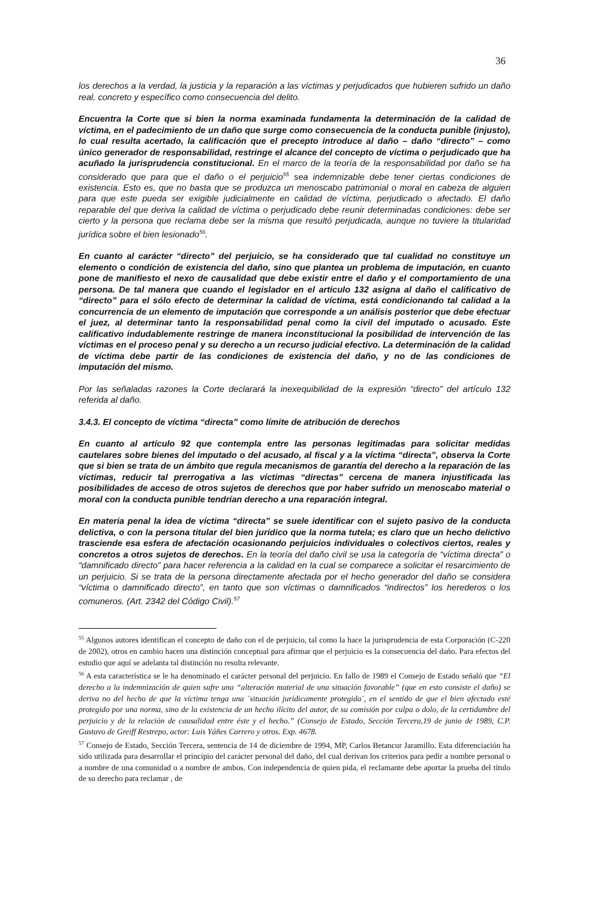36
los derechos a la verdad, la justicia y la reparación a las víctimas y perjudicados que hubieren sufrido un daño real, concreto y específico como consecuencia del delito.
Encuentra la Corte que si bien la norma examinada fundamenta la determinación de la calidad de víctima, en el padecimiento de un daño que surge como consecuencia de la conducta punible (injusto), lo cual resulta acertado, la calificación que el precepto introduce al daño – daño “directo” – como único generador de responsabilidad, restringe el alcance del concepto de víctima o perjudicado que ha acuñado la jurisprudencia constitucional. En el marco de la teoría de la responsabilidad por daño se ha considerado que para que el daño o el perjuicio<sup>55</sup> sea indemnizable debe tener ciertas condiciones de existencia. Esto es, que no basta que se produzca un menoscabo patrimonial o moral en cabeza de alguien para que este pueda ser exigible judicialmente en calidad de víctima, perjudicado o afectado. El daño reparable del que deriva la calidad de víctima o perjudicado debe reunir determinadas condiciones: debe ser cierto y la persona que reclama debe ser la misma que resultó perjudicada, aunque no tuviere la titularidad jurídica sobre el bien lesionado<sup>56</sup>.
En cuanto al carácter “directo” del perjuicio, se ha considerado que tal cualidad no constituye un elemento o condición de existencia del daño, sino que plantea un problema de imputación, en cuanto pone de manifiesto el nexo de causalidad que debe existir entre el daño y el comportamiento de una persona. De tal manera que cuando el legislador en el artículo 132 asigna al daño el calificativo de “directo” para el sólo efecto de determinar la calidad de víctima, está condicionando tal calidad a la concurrencia de un elemento de imputación que corresponde a un análisis posterior que debe efectuar el juez, al determinar tanto la responsabilidad penal como la civil del imputado o acusado. Este calificativo indudablemente restringe de manera inconstitucional la posibilidad de intervención de las víctimas en el proceso penal y su derecho a un recurso judicial efectivo. La determinación de la calidad de víctima debe partir de las condiciones de existencia del daño, y no de las condiciones de imputación del mismo.
Por las señaladas razones la Corte declarará la inexequibilidad de la expresión “directo” del artículo 132 referida al daño.
3.4.3. El concepto de víctima “directa” como límite de atribución de derechos
En cuanto al artículo 92 que contempla entre las personas legitimadas para solicitar medidas cautelares sobre bienes del imputado o del acusado, al fiscal y a la víctima “directa”, observa la Corte que si bien se trata de un ámbito que regula mecanismos de garantía del derecho a la reparación de las víctimas, reducir tal prerrogativa a las víctimas “directas” cercena de manera injustificada las posibilidades de acceso de otros sujetos de derechos que por haber sufrido un menoscabo material o moral con la conducta punible tendrían derecho a una reparación integral.
En materia penal la idea de víctima “directa” se suele identificar con el sujeto pasivo de la conducta delictiva, o con la persona titular del bien jurídico que la norma tutela; es claro que un hecho delictivo trasciende esa esfera de afectación ocasionando perjuicios individuales o colectivos ciertos, reales y concretos a otros sujetos de derechos. En la teoría del daño civil se usa la categoría de “víctima directa” o “damnificado directo” para hacer referencia a la calidad en la cual se comparece a solicitar el resarcimiento de un perjuicio. Si se trata de la persona directamente afectada por el hecho generador del daño se considera “víctima o damnificado directo”, en tanto que son víctimas o damnificados “indirectos” los herederos o los comuneros. (Art. 2342 del Código Civil).<sup>57</sup>
<sup>55</sup> Algunos autores identifican el concepto de daño con el de perjuicio, tal como la hace la jurisprudencia de esta Corporación (C-220 de 2002), otros en cambio hacen una distinción conceptual para afirmar que el perjuicio es la consecuencia del daño. Para efectos del estudio que aquí se adelanta tal distinción no resulta relevante.
<sup>56</sup> A esta característica se le ha denominado el carácter personal del perjuicio. En fallo de 1989 el Consejo de Estado señaló que “El derecho a la indemnización de quien sufre una “alteración material de una situación favorable” (que en esto consiste el daño) se deriva no del hecho de que la víctima tenga una ¨situación jurídicamente protegida¨, en el sentido de que el bien afectado esté protegido por una norma, sino de la existencia de un hecho ilícito del autor, de su comisión por culpa o dolo, de la certidumbre del perjuicio y de la relación de causalidad entre éste y el hecho.” (Consejo de Estado, Sección Tercera,19 de junio de 1989, C.P. Gustavo de Greiff Restrepo, actor: Luis Yáñes Carrero y otros. Exp. 4678.
<sup>57</sup> Consejo de Estado, Sección Tercera, sentencia de 14 de diciembre de 1994, MP, Carlos Betancur Jaramillo. Esta diferenciación ha sido utilizada para desarrollar el principio del carácter personal del daño, del cual derivan los criterios para pedir a nombre personal o a nombre de una comunidad o a nombre de ambos. Con independencia de quien pida, el reclamante debe aportar la prueba del título de su derecho para reclamar , de